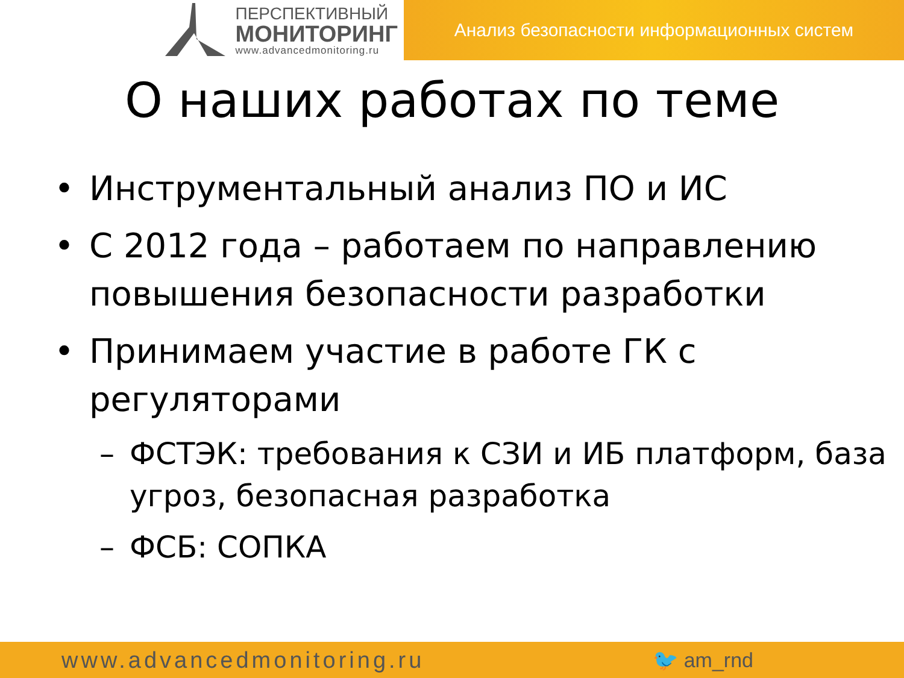ПЕРСПЕКТИВНЫЙ
МОНИТОРИНГ
www.advancedmonitoring.ru
Анализ безопасности информационных систем
О наших работах по теме
• Инструментальный анализ ПО и ИС
• С 2012 года – работаем по направлению повышения безопасности разработки
• Принимаем участие в работе ГК с регуляторами
– ФСТЭК: требования к СЗИ и ИБ платформ, база угроз, безопасная разработка
– ФСБ: СОПКА
www.advancedmonitoring.ru 🐦 am_rnd